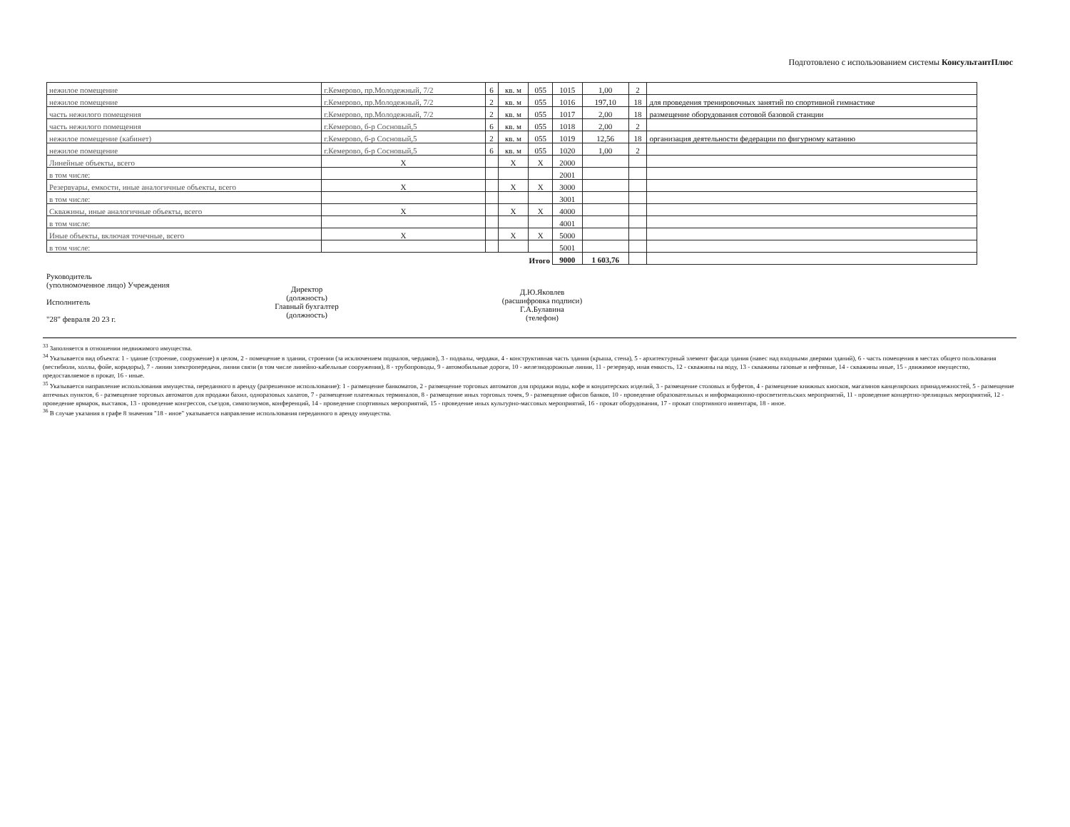Подготовлено с использованием системы КонсультантПлюс
| нежилое помещение | г.Кемерово, пр.Молодежный, 7/2 | 6 | кв. м | 055 | 1015 | 1,00 | 2 | |
| нежилое помещение | г.Кемерово, пр.Молодежный, 7/2 | 2 | кв. м | 055 | 1016 | 197,10 | 18 | для проведения тренировочных занятий по спортивной гимнастике |
| часть нежилого помещения | г.Кемерово, пр.Молодежный, 7/2 | 2 | кв. м | 055 | 1017 | 2,00 | 18 | размещение оборудования сотовой базовой станции |
| часть нежилого помещения | г.Кемерово, б-р Сосновый,5 | 6 | кв. м | 055 | 1018 | 2,00 | 2 | |
| нежилое помещение (кабинет) | г.Кемерово, б-р Сосновый,5 | 2 | кв. м | 055 | 1019 | 12,56 | 18 | организация деятельности федерации по фигурному катанию |
| нежилое помещение | г.Кемерово, б-р Сосновый,5 | 6 | кв. м | 055 | 1020 | 1,00 | 2 | |
| Линейные объекты, всего | X | | X | X | 2000 | | | |
| в том числе: | | | | | 2001 | | | |
| Резервуары, емкости, иные аналогичные объекты, всего | X | | X | X | 3000 | | | |
| в том числе: | | | | | 3001 | | | |
| Скважины, иные аналогичные объекты, всего | X | | X | X | 4000 | | | |
| в том числе: | | | | | 4001 | | | |
| Иные объекты, включая точечные, всего | X | | X | X | 5000 | | | |
| в том числе: | | | | | 5001 | | | |
| Итого | | | | | 9000 | 1 603,76 | | |
Руководитель
(уполномоченное лицо) Учреждения
Исполнитель
"28" февраля 20 23 г.
Директор
(должность)
Главный бухгалтер
(должность)
Д.Ю.Яковлев
(расшифровка подписи)
Г.А.Булавина
(телефон)
<sup>33</sup> Заполняется в отношении недвижимого имущества.
<sup>34</sup> Указывается вид объекта: 1 - здание (строение, сооружение) в целом, 2 - помещение в здании, строении (за исключением подвалов, чердаков), 3 - подвалы, чердаки, 4 - конструктивная часть здания (крыша, стена), 5 - архитектурный элемент фасада здания (навес над входными дверями зданий), 6 - часть помещения в местах общего пользования (вестибюли, холлы, фойе, коридоры), 7 - линии электропередачи, линии связи (в том числе линейно-кабельные сооружения), 8 - трубопроводы, 9 - автомобильные дороги, 10 - железнодорожные линии, 11 - резервуар, иная емкость, 12 - скважины на воду, 13 - скважины газовые и нефтяные, 14 - скважины иные, 15 - движимое имущество, предоставляемое в прокат, 16 - иные.
<sup>35</sup> Указывается направление использования имущества, переданного в аренду (разрешенное использование): 1 - размещение банкоматов, 2 - размещение торговых автоматов для продажи воды, кофе и кондитерских изделий, 3 - размещение столовых и буфетов, 4 - размещение книжных киосков, магазинов канцелярских принадлежностей, 5 - размещение аптечных пунктов, 6 - размещение торговых автоматов для продажи бахил, одноразовых халатов, 7 - размещение платежных терминалов, 8 - размещение иных торговых точек, 9 - размещение офисов банков, 10 - проведение образовательных и информационно-просветительских мероприятий, 11 - проведение концертно-зрелищных мероприятий, 12 - проведение ярмарок, выставок, 13 - проведение конгрессов, съездов, симпозиумов, конференций, 14 - проведение спортивных мероприятий, 15 - проведение иных культурно-массовых мероприятий, 16 - прокат оборудования, 17 - прокат спортивного инвентаря, 18 - иное.
<sup>36</sup> В случае указания в графе 8 значения "18 - иное" указывается направление использования переданного в аренду имущества.